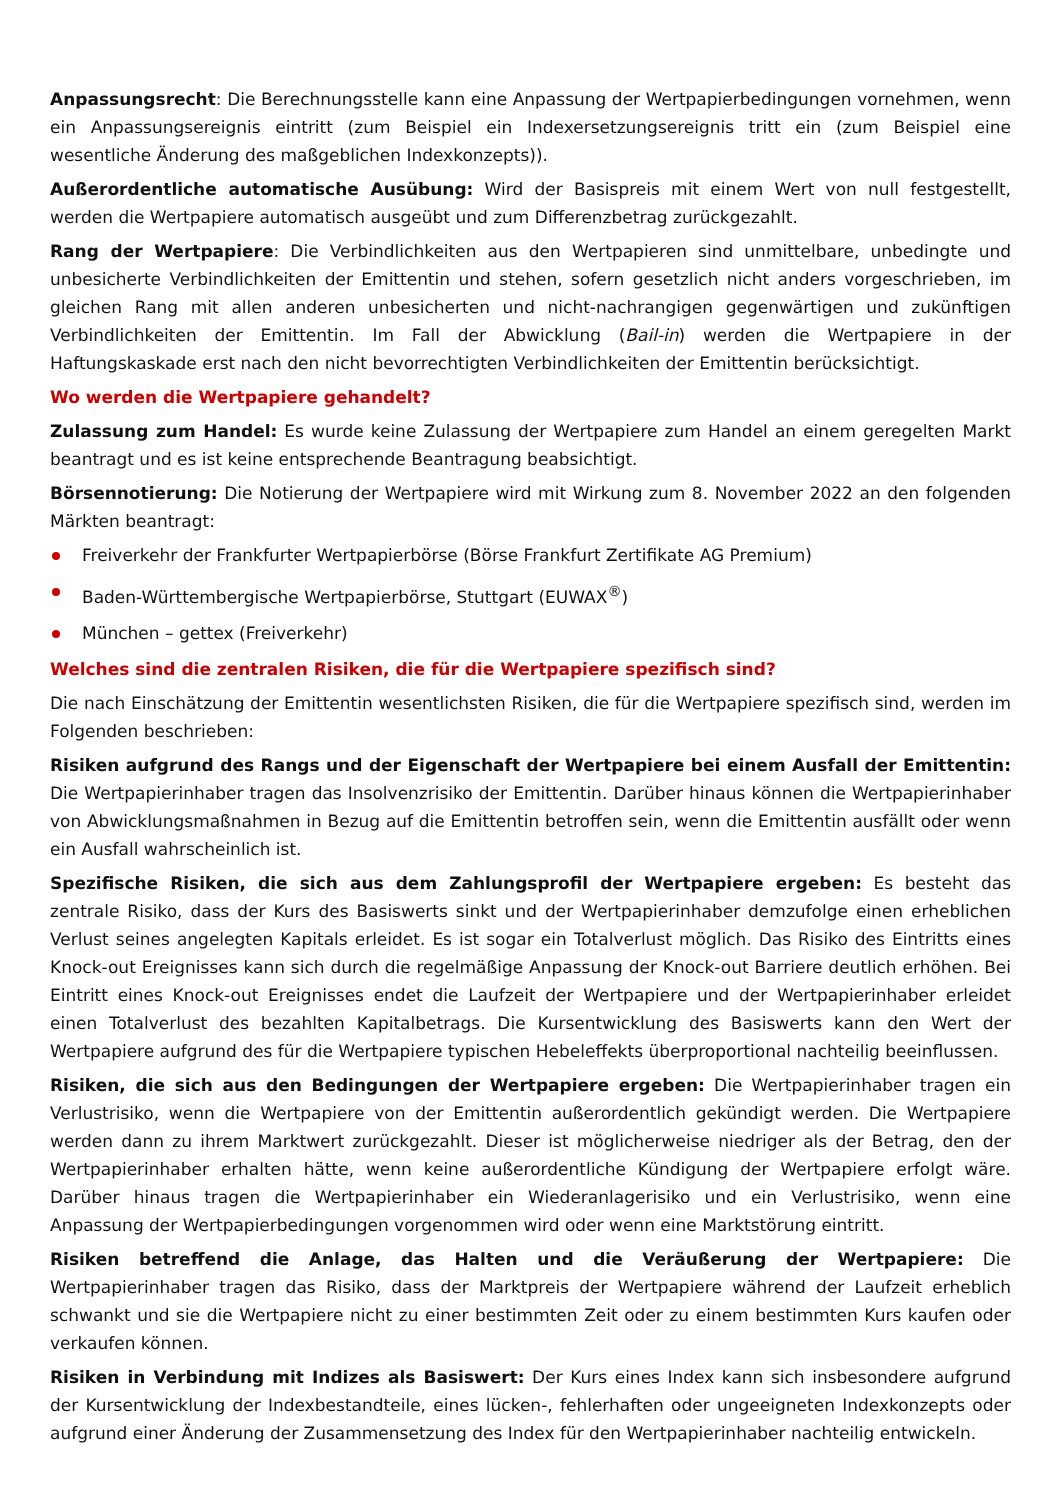Anpassungsrecht: Die Berechnungsstelle kann eine Anpassung der Wertpapierbedingungen vornehmen, wenn ein Anpassungsereignis eintritt (zum Beispiel ein Indexersetzungsereignis tritt ein (zum Beispiel eine wesentliche Änderung des maßgeblichen Indexkonzepts)).
Außerordentliche automatische Ausübung: Wird der Basispreis mit einem Wert von null festgestellt, werden die Wertpapiere automatisch ausgeübt und zum Differenzbetrag zurückgezahlt.
Rang der Wertpapiere: Die Verbindlichkeiten aus den Wertpapieren sind unmittelbare, unbedingte und unbesicherte Verbindlichkeiten der Emittentin und stehen, sofern gesetzlich nicht anders vorgeschrieben, im gleichen Rang mit allen anderen unbesicherten und nicht-nachrangigen gegenwärtigen und zukünftigen Verbindlichkeiten der Emittentin. Im Fall der Abwicklung (Bail-in) werden die Wertpapiere in der Haftungskaskade erst nach den nicht bevorrechtigten Verbindlichkeiten der Emittentin berücksichtigt.
Wo werden die Wertpapiere gehandelt?
Zulassung zum Handel: Es wurde keine Zulassung der Wertpapiere zum Handel an einem geregelten Markt beantragt und es ist keine entsprechende Beantragung beabsichtigt.
Börsennotierung: Die Notierung der Wertpapiere wird mit Wirkung zum 8. November 2022 an den folgenden Märkten beantragt:
Freiverkehr der Frankfurter Wertpapierbörse (Börse Frankfurt Zertifikate AG Premium)
Baden-Württembergische Wertpapierbörse, Stuttgart (EUWAX<sup>®</sup>)
München – gettex (Freiverkehr)
Welches sind die zentralen Risiken, die für die Wertpapiere spezifisch sind?
Die nach Einschätzung der Emittentin wesentlichsten Risiken, die für die Wertpapiere spezifisch sind, werden im Folgenden beschrieben:
Risiken aufgrund des Rangs und der Eigenschaft der Wertpapiere bei einem Ausfall der Emittentin: Die Wertpapierinhaber tragen das Insolvenzrisiko der Emittentin. Darüber hinaus können die Wertpapierinhaber von Abwicklungsmaßnahmen in Bezug auf die Emittentin betroffen sein, wenn die Emittentin ausfällt oder wenn ein Ausfall wahrscheinlich ist.
Spezifische Risiken, die sich aus dem Zahlungsprofil der Wertpapiere ergeben: Es besteht das zentrale Risiko, dass der Kurs des Basiswerts sinkt und der Wertpapierinhaber demzufolge einen erheblichen Verlust seines angelegten Kapitals erleidet. Es ist sogar ein Totalverlust möglich. Das Risiko des Eintritts eines Knock-out Ereignisses kann sich durch die regelmäßige Anpassung der Knock-out Barriere deutlich erhöhen. Bei Eintritt eines Knock-out Ereignisses endet die Laufzeit der Wertpapiere und der Wertpapierinhaber erleidet einen Totalverlust des bezahlten Kapitalbetrags. Die Kursentwicklung des Basiswerts kann den Wert der Wertpapiere aufgrund des für die Wertpapiere typischen Hebeleffekts überproportional nachteilig beeinflussen.
Risiken, die sich aus den Bedingungen der Wertpapiere ergeben: Die Wertpapierinhaber tragen ein Verlustrisiko, wenn die Wertpapiere von der Emittentin außerordentlich gekündigt werden. Die Wertpapiere werden dann zu ihrem Marktwert zurückgezahlt. Dieser ist möglicherweise niedriger als der Betrag, den der Wertpapierinhaber erhalten hätte, wenn keine außerordentliche Kündigung der Wertpapiere erfolgt wäre. Darüber hinaus tragen die Wertpapierinhaber ein Wiederanlagerisiko und ein Verlustrisiko, wenn eine Anpassung der Wertpapierbedingungen vorgenommen wird oder wenn eine Marktstörung eintritt.
Risiken betreffend die Anlage, das Halten und die Veräußerung der Wertpapiere: Die Wertpapierinhaber tragen das Risiko, dass der Marktpreis der Wertpapiere während der Laufzeit erheblich schwankt und sie die Wertpapiere nicht zu einer bestimmten Zeit oder zu einem bestimmten Kurs kaufen oder verkaufen können.
Risiken in Verbindung mit Indizes als Basiswert: Der Kurs eines Index kann sich insbesondere aufgrund der Kursentwicklung der Indexbestandteile, eines lücken-, fehlerhaften oder ungeeigneten Indexkonzepts oder aufgrund einer Änderung der Zusammensetzung des Index für den Wertpapierinhaber nachteilig entwickeln.